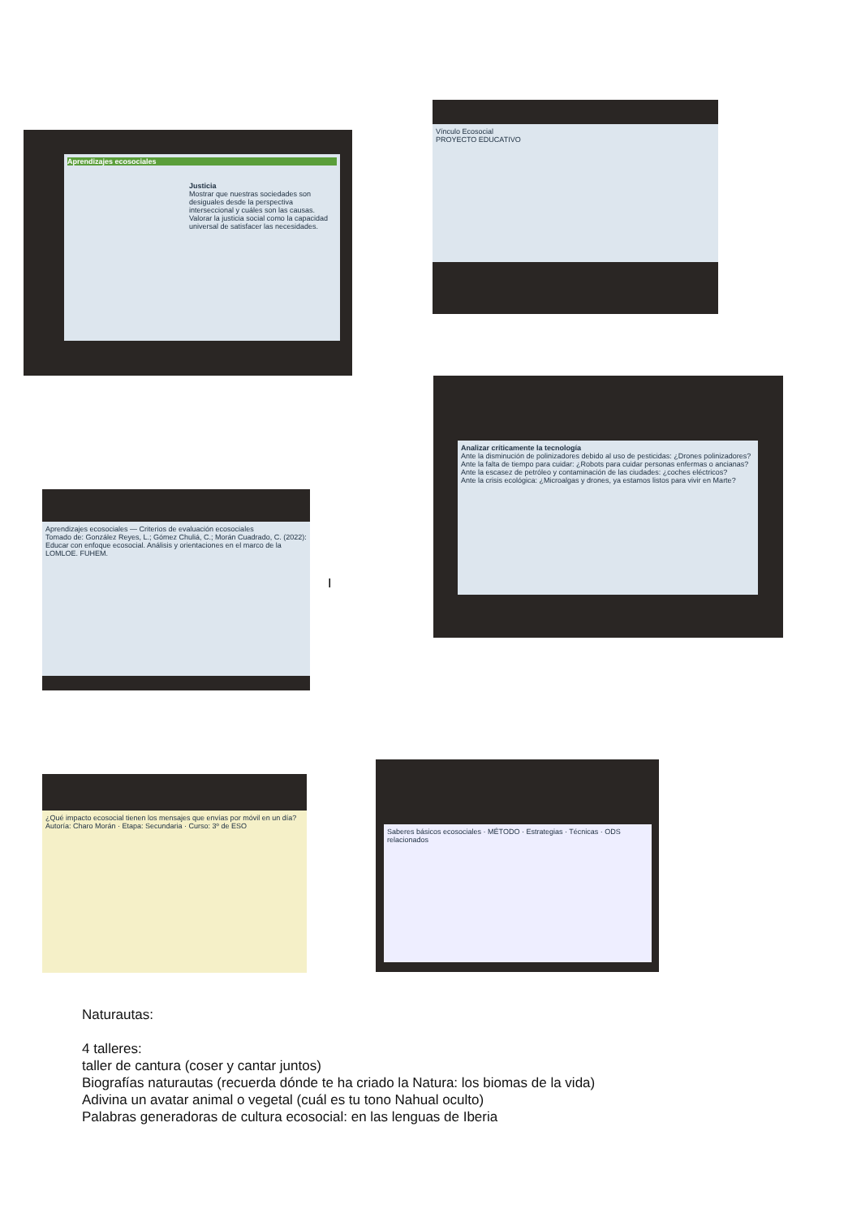Aprendizajes ecosociales
Justicia
Mostrar que nuestras sociedades son desiguales desde la perspectiva interseccional y cuáles son las causas.
Valorar la justicia social como la capacidad universal de satisfacer las necesidades.
Vínculo Ecosocial
PROYECTO EDUCATIVO
Analizar críticamente la tecnología
Ante la disminución de polinizadores debido al uso de pesticidas: ¿Drones polinizadores?
Ante la falta de tiempo para cuidar: ¿Robots para cuidar personas enfermas o ancianas?
Ante la escasez de petróleo y contaminación de las ciudades: ¿coches eléctricos?
Ante la crisis ecológica: ¿Microalgas y drones, ya estamos listos para vivir en Marte?
Aprendizajes ecosociales — Criterios de evaluación ecosociales
Tomado de: González Reyes, L.; Gómez Chuliá, C.; Morán Cuadrado, C. (2022): Educar con enfoque ecosocial. Análisis y orientaciones en el marco de la LOMLOE. FUHEM.
I
¿Qué impacto ecosocial tienen los mensajes que envías por móvil en un día?
Autoría: Charo Morán · Etapa: Secundaria · Curso: 3º de ESO
Saberes básicos ecosociales · MÉTODO · Estrategias · Técnicas · ODS relacionados
Naturautas:
4 talleres:
taller de cantura (coser y cantar juntos)
Biografías naturautas (recuerda dónde te ha criado la Natura: los biomas de la vida)
Adivina un avatar animal o vegetal (cuál es tu tono Nahual oculto)
Palabras generadoras de cultura ecosocial: en las lenguas de Iberia